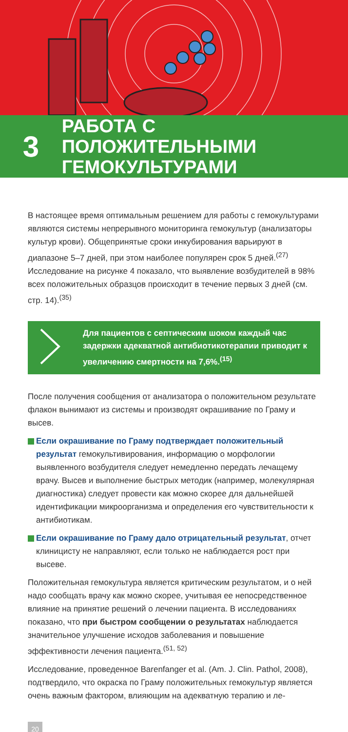3
РАБОТА С ПОЛОЖИТЕЛЬНЫМИ
ГЕМОКУЛЬТУРАМИ
В настоящее время оптимальным решением для работы с гемокультурами являются системы непрерывного мониторинга гемокультур (анализаторы культур крови). Общепринятые сроки инкубирования варьируют в диапазоне 5–7 дней, при этом наиболее популярен срок 5 дней.<sup>(27)</sup> Исследование на рисунке 4 показало, что выявление возбудителей в 98% всех положительных образцов происходит в течение первых 3 дней (см. стр. 14).<sup>(35)</sup>
Для пациентов с септическим шоком каждый час задержки адекватной антибиотикотерапии приводит к увеличению смертности на 7,6%.<sup>(15)</sup>
После получения сообщения от анализатора о положительном результате флакон вынимают из системы и производят окрашивание по Граму и высев.
Если окрашивание по Граму подтверждает положительный результат гемокультивирования, информацию о морфологии выявленного возбудителя следует немедленно передать лечащему врачу. Высев и выполнение быстрых методик (например, молекулярная диагностика) следует провести как можно скорее для дальнейшей идентификации микроорганизма и определения его чувствительности к антибиотикам.
Если окрашивание по Граму дало отрицательный результат, отчет клиницисту не направляют, если только не наблюдается рост при высеве.
Положительная гемокультура является критическим результатом, и о ней надо сообщать врачу как можно скорее, учитывая ее непосредственное влияние на принятие решений о лечении пациента. В исследованиях показано, что при быстром сообщении о результатах наблюдается значительное улучшение исходов заболевания и повышение эффективности лечения пациента.<sup>(51, 52)</sup>
Исследование, проведенное Barenfanger et al. (Am. J. Clin. Pathol, 2008), подтвердило, что окраска по Граму положительных гемокультур является очень важным фактором, влияющим на адекватную терапию и ле-
20